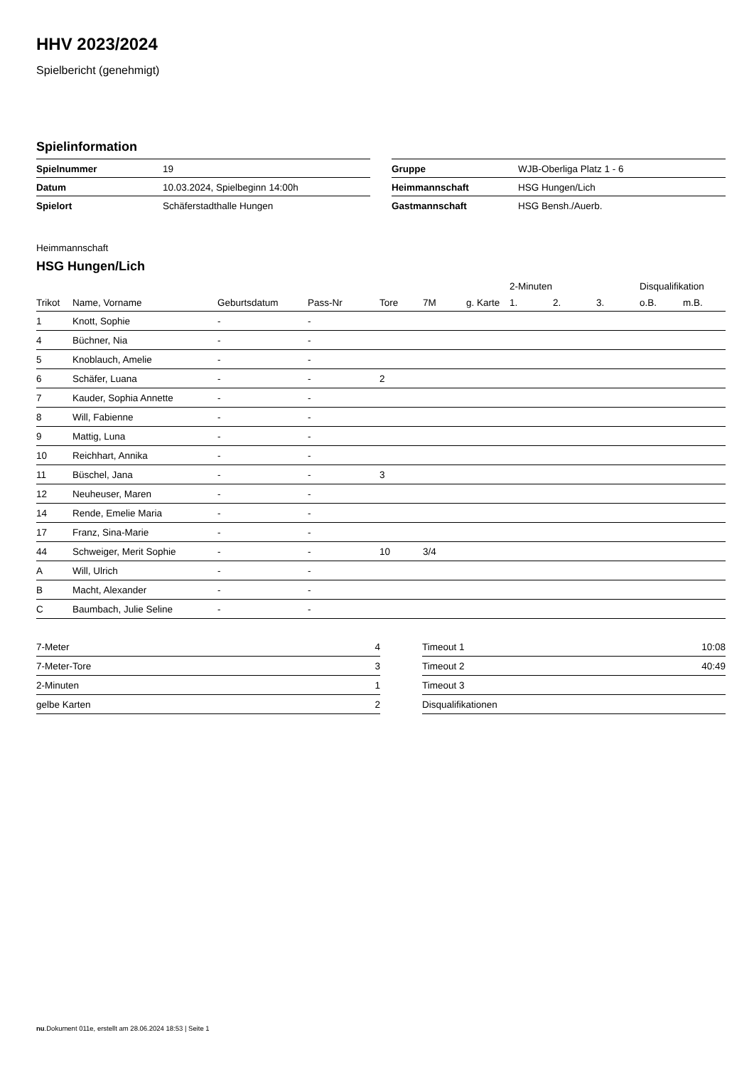HHV 2023/2024
Spielbericht (genehmigt)
Spielinformation
| Spielnummer | 19 |
| Datum | 10.03.2024, Spielbeginn 14:00h |
| Spielort | Schäferstadthalle Hungen |
| Gruppe | WJB-Oberliga Platz 1 - 6 |
| Heimmannschaft | HSG Hungen/Lich |
| Gastmannschaft | HSG Bensh./Auerb. |
Heimmannschaft
HSG Hungen/Lich
| | | | | | | | 2-Minuten | | | Disqualifikation | |
| --- | --- | --- | --- | --- | --- | --- | --- | --- | --- | --- | --- |
| Trikot | Name, Vorname | Geburtsdatum | Pass-Nr | Tore | 7M | g. Karte | 1. | 2. | 3. | o.B. | m.B. |
| 1 | Knott, Sophie | - | - | | | | | | | | |
| 4 | Büchner, Nia | - | - | | | | | | | | |
| 5 | Knoblauch, Amelie | - | - | | | | | | | | |
| 6 | Schäfer, Luana | - | - | 2 | | | | | | | |
| 7 | Kauder, Sophia Annette | - | - | | | | | | | | |
| 8 | Will, Fabienne | - | - | | | | | | | | |
| 9 | Mattig, Luna | - | - | | | | | | | | |
| 10 | Reichhart, Annika | - | - | | | | | | | | |
| 11 | Büschel, Jana | - | - | 3 | | | | | | | |
| 12 | Neuheuser, Maren | - | - | | | | | | | | |
| 14 | Rende, Emelie Maria | - | - | | | | | | | | |
| 17 | Franz, Sina-Marie | - | - | | | | | | | | |
| 44 | Schweiger, Merit Sophie | - | - | 10 | 3/4 | | | | | | |
| A | Will, Ulrich | - | - | | | | | | | | |
| B | Macht, Alexander | - | - | | | | | | | | |
| C | Baumbach, Julie Seline | - | - | | | | | | | | |
| 7-Meter | 4 |
| 7-Meter-Tore | 3 |
| 2-Minuten | 1 |
| gelbe Karten | 2 |
| Timeout 1 | 10:08 |
| Timeout 2 | 40:49 |
| Timeout 3 | |
| Disqualifikationen | |
nu.Dokument 011e, erstellt am 28.06.2024 18:53 | Seite 1